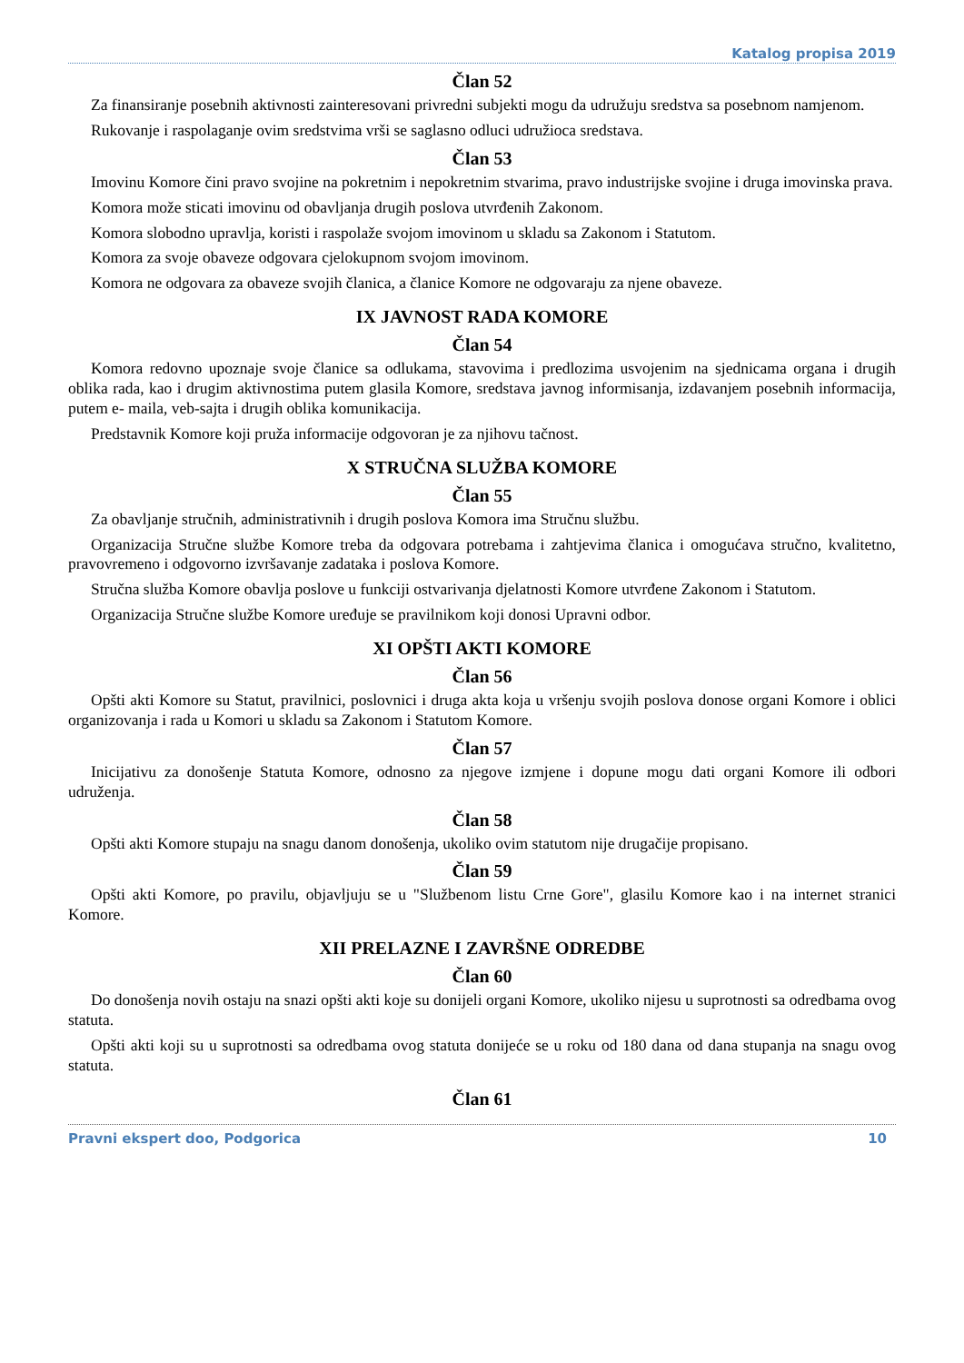Katalog propisa 2019
Član 52
Za finansiranje posebnih aktivnosti zainteresovani privredni subjekti mogu da udružuju sredstva sa posebnom namjenom.
Rukovanje i raspolaganje ovim sredstvima vrši se saglasno odluci udružioca sredstava.
Član 53
Imovinu Komore čini pravo svojine na pokretnim i nepokretnim stvarima, pravo industrijske svojine i druga imovinska prava.
Komora može sticati imovinu od obavljanja drugih poslova utvrđenih Zakonom.
Komora slobodno upravlja, koristi i raspolaže svojom imovinom u skladu sa Zakonom i Statutom.
Komora za svoje obaveze odgovara cjelokupnom svojom imovinom.
Komora ne odgovara za obaveze svojih članica, a članice Komore ne odgovaraju za njene obaveze.
IX JAVNOST RADA KOMORE
Član 54
Komora redovno upoznaje svoje članice sa odlukama, stavovima i predlozima usvojenim na sjednicama organa i drugih oblika rada, kao i drugim aktivnostima putem glasila Komore, sredstava javnog informisanja, izdavanjem posebnih informacija, putem e- maila, veb-sajta i drugih oblika komunikacija.
Predstavnik Komore koji pruža informacije odgovoran je za njihovu tačnost.
X STRUČNA SLUŽBA KOMORE
Član 55
Za obavljanje stručnih, administrativnih i drugih poslova Komora ima Stručnu službu.
Organizacija Stručne službe Komore treba da odgovara potrebama i zahtjevima članica i omogućava stručno, kvalitetno, pravovremeno i odgovorno izvršavanje zadataka i poslova Komore.
Stručna služba Komore obavlja poslove u funkciji ostvarivanja djelatnosti Komore utvrđene Zakonom i Statutom.
Organizacija Stručne službe Komore uređuje se pravilnikom koji donosi Upravni odbor.
XI OPŠTI AKTI KOMORE
Član 56
Opšti akti Komore su Statut, pravilnici, poslovnici i druga akta koja u vršenju svojih poslova donose organi Komore i oblici organizovanja i rada u Komori u skladu sa Zakonom i Statutom Komore.
Član 57
Inicijativu za donošenje Statuta Komore, odnosno za njegove izmjene i dopune mogu dati organi Komore ili odbori udruženja.
Član 58
Opšti akti Komore stupaju na snagu danom donošenja, ukoliko ovim statutom nije drugačije propisano.
Član 59
Opšti akti Komore, po pravilu, objavljuju se u "Službenom listu Crne Gore", glasilu Komore kao i na internet stranici Komore.
XII PRELAZNE I ZAVRŠNE ODREDBE
Član 60
Do donošenja novih ostaju na snazi opšti akti koje su donijeli organi Komore, ukoliko nijesu u suprotnosti sa odredbama ovog statuta.
Opšti akti koji su u suprotnosti sa odredbama ovog statuta donijeće se u roku od 180 dana od dana stupanja na snagu ovog statuta.
Član 61
Pravni ekspert doo, Podgorica 10